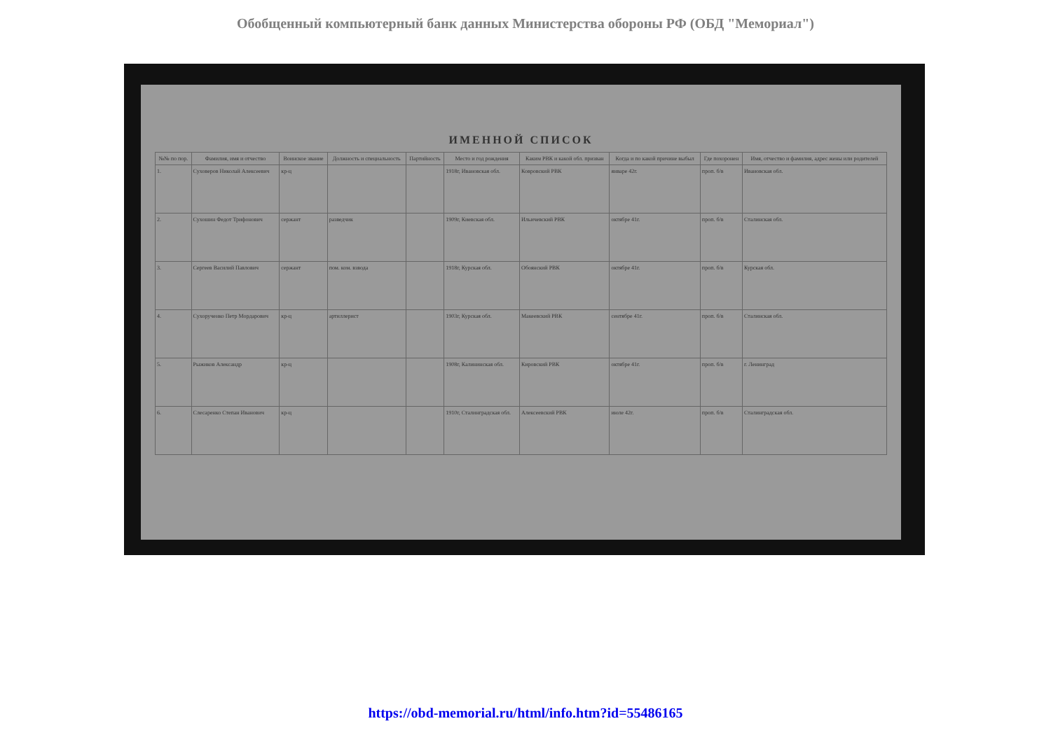Обобщенный компьютерный банк данных Министерства обороны РФ (ОБД "Мемориал")
ИМЕННОЙ СПИСОК
| №№ по пор. | Фамилия, имя и отчество | Воинское звание | Должность и специальность | Партийность | Место и год рождения | Каким РВК и какой обл. призван | Когда и по какой причине выбыл | Где похоронен | Имя, отчество и фамилия, адрес жены или родителей |
| --- | --- | --- | --- | --- | --- | --- | --- | --- | --- |
| 1. | Суховеров Николай Алексеевич | кр-ц | | | 1918г, Ивановская обл. | Ковровский РВК | январе 42г. | проп. б/в | Ивановская обл. |
| 2. | Сухошин Федот Трифонович | сержант | разведчик | | 1909г, Киевская обл. | Ильичевский РВК | октябре 41г. | проп. б/в | Сталинская обл. |
| 3. | Сергеев Василий Павлович | сержант | пом. ком. взвода | | 1918г, Курская обл. | Обоянский РВК | октябре 41г. | проп. б/в | Курская обл. |
| 4. | Сухорученко Петр Мордарович | кр-ц | артиллерист | | 1903г, Курская обл. | Макеевский РВК | сентябре 41г. | проп. б/в | Сталинская обл. |
| 5. | Рыжиков Александр | кр-ц | | | 1908г, Калининская обл. | Кировский РВК | октябре 41г. | проп. б/в | г. Ленинград |
| 6. | Слесаренко Степан Иванович | кр-ц | | | 1910г, Сталинградская обл. | Алексеевский РВК | июле 42г. | проп. б/в | Сталинградская обл. |
https://obd-memorial.ru/html/info.htm?id=55486165